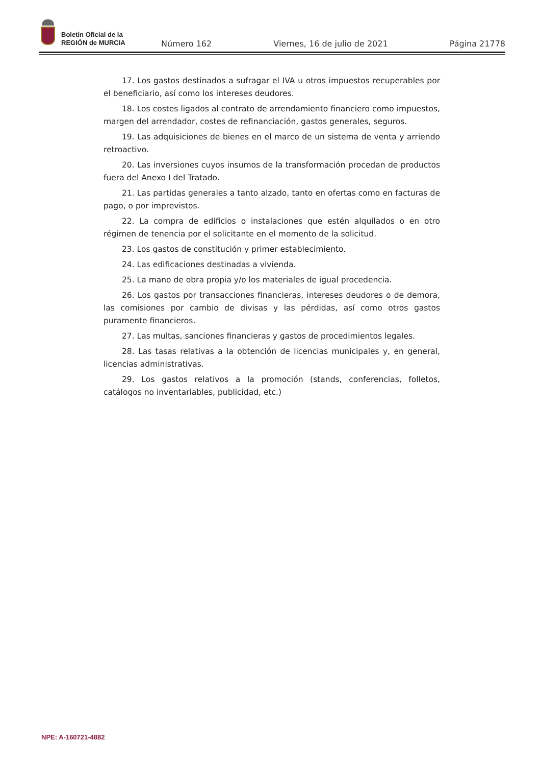Boletín Oficial de la
REGIÓN de MURCIA
Número 162 Viernes, 16 de julio de 2021 Página 21778
17. Los gastos destinados a sufragar el IVA u otros impuestos recuperables por el beneficiario, así como los intereses deudores.
18. Los costes ligados al contrato de arrendamiento financiero como impuestos, margen del arrendador, costes de refinanciación, gastos generales, seguros.
19. Las adquisiciones de bienes en el marco de un sistema de venta y arriendo retroactivo.
20. Las inversiones cuyos insumos de la transformación procedan de productos fuera del Anexo I del Tratado.
21. Las partidas generales a tanto alzado, tanto en ofertas como en facturas de pago, o por imprevistos.
22. La compra de edificios o instalaciones que estén alquilados o en otro régimen de tenencia por el solicitante en el momento de la solicitud.
23. Los gastos de constitución y primer establecimiento.
24. Las edificaciones destinadas a vivienda.
25. La mano de obra propia y/o los materiales de igual procedencia.
26. Los gastos por transacciones financieras, intereses deudores o de demora, las comisiones por cambio de divisas y las pérdidas, así como otros gastos puramente financieros.
27. Las multas, sanciones financieras y gastos de procedimientos legales.
28. Las tasas relativas a la obtención de licencias municipales y, en general, licencias administrativas.
29. Los gastos relativos a la promoción (stands, conferencias, folletos, catálogos no inventariables, publicidad, etc.)
NPE: A-160721-4882